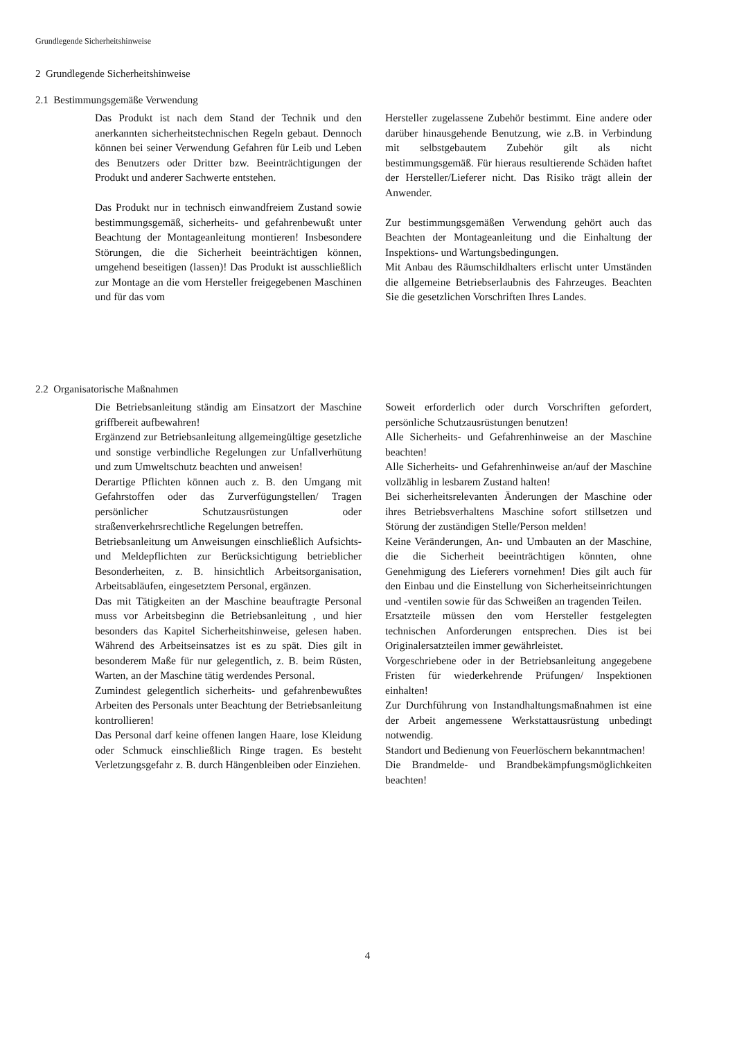Grundlegende Sicherheitshinweise
2 Grundlegende Sicherheitshinweise
2.1 Bestimmungsgemäße Verwendung
Das Produkt ist nach dem Stand der Technik und den anerkannten sicherheitstechnischen Regeln gebaut. Dennoch können bei seiner Verwendung Gefahren für Leib und Leben des Benutzers oder Dritter bzw. Beeinträchtigungen der Produkt und anderer Sachwerte entstehen.
Das Produkt nur in technisch einwandfreiem Zustand sowie bestimmungsgemäß, sicherheits- und gefahrenbewußt unter Beachtung der Montageanleitung montieren! Insbesondere Störungen, die die Sicherheit beeinträchtigen können, umgehend beseitigen (lassen)! Das Produkt ist ausschließlich zur Montage an die vom Hersteller freigegebenen Maschinen und für das vom
Hersteller zugelassene Zubehör bestimmt. Eine andere oder darüber hinausgehende Benutzung, wie z.B. in Verbindung mit selbstgebautem Zubehör gilt als nicht bestimmungsgemäß. Für hieraus resultierende Schäden haftet der Hersteller/Lieferer nicht. Das Risiko trägt allein der Anwender.
Zur bestimmungsgemäßen Verwendung gehört auch das Beachten der Montageanleitung und die Einhaltung der Inspektions- und Wartungsbedingungen.
Mit Anbau des Räumschildhalters erlischt unter Umständen die allgemeine Betriebserlaubnis des Fahrzeuges. Beachten Sie die gesetzlichen Vorschriften Ihres Landes.
2.2 Organisatorische Maßnahmen
Die Betriebsanleitung ständig am Einsatzort der Maschine griffbereit aufbewahren!
Ergänzend zur Betriebsanleitung allgemeingültige gesetzliche und sonstige verbindliche Regelungen zur Unfallverhütung und zum Umweltschutz beachten und anweisen!
Derartige Pflichten können auch z. B. den Umgang mit Gefahrstoffen oder das Zurverfügungstellen/ Tragen persönlicher Schutzausrüstungen oder straßenverkehrsrechtliche Regelungen betreffen.
Betriebsanleitung um Anweisungen einschließlich Aufsichts- und Meldepflichten zur Berücksichtigung betrieblicher Besonderheiten, z. B. hinsichtlich Arbeitsorganisation, Arbeitsabläufen, eingesetztem Personal, ergänzen.
Das mit Tätigkeiten an der Maschine beauftragte Personal muss vor Arbeitsbeginn die Betriebsanleitung , und hier besonders das Kapitel Sicherheitshinweise, gelesen haben. Während des Arbeitseinsatzes ist es zu spät. Dies gilt in besonderem Maße für nur gelegentlich, z. B. beim Rüsten, Warten, an der Maschine tätig werdendes Personal.
Zumindest gelegentlich sicherheits- und gefahrenbewußtes Arbeiten des Personals unter Beachtung der Betriebsanleitung kontrollieren!
Das Personal darf keine offenen langen Haare, lose Kleidung oder Schmuck einschließlich Ringe tragen. Es besteht Verletzungsgefahr z. B. durch Hängenbleiben oder Einziehen.
Soweit erforderlich oder durch Vorschriften gefordert, persönliche Schutzausrüstungen benutzen!
Alle Sicherheits- und Gefahrenhinweise an der Maschine beachten!
Alle Sicherheits- und Gefahrenhinweise an/auf der Maschine vollzählig in lesbarem Zustand halten!
Bei sicherheitsrelevanten Änderungen der Maschine oder ihres Betriebsverhaltens Maschine sofort stillsetzen und Störung der zuständigen Stelle/Person melden!
Keine Veränderungen, An- und Umbauten an der Maschine, die die Sicherheit beeinträchtigen könnten, ohne Genehmigung des Lieferers vornehmen! Dies gilt auch für den Einbau und die Einstellung von Sicherheitseinrichtungen und -ventilen sowie für das Schweißen an tragenden Teilen.
Ersatzteile müssen den vom Hersteller festgelegten technischen Anforderungen entsprechen. Dies ist bei Originalersatzteilen immer gewährleistet.
Vorgeschriebene oder in der Betriebsanleitung angegebene Fristen für wiederkehrende Prüfungen/ Inspektionen einhalten!
Zur Durchführung von Instandhaltungsmaßnahmen ist eine der Arbeit angemessene Werkstattausrüstung unbedingt notwendig.
Standort und Bedienung von Feuerlöschern bekanntmachen!
Die Brandmelde- und Brandbekämpfungsmöglichkeiten beachten!
4